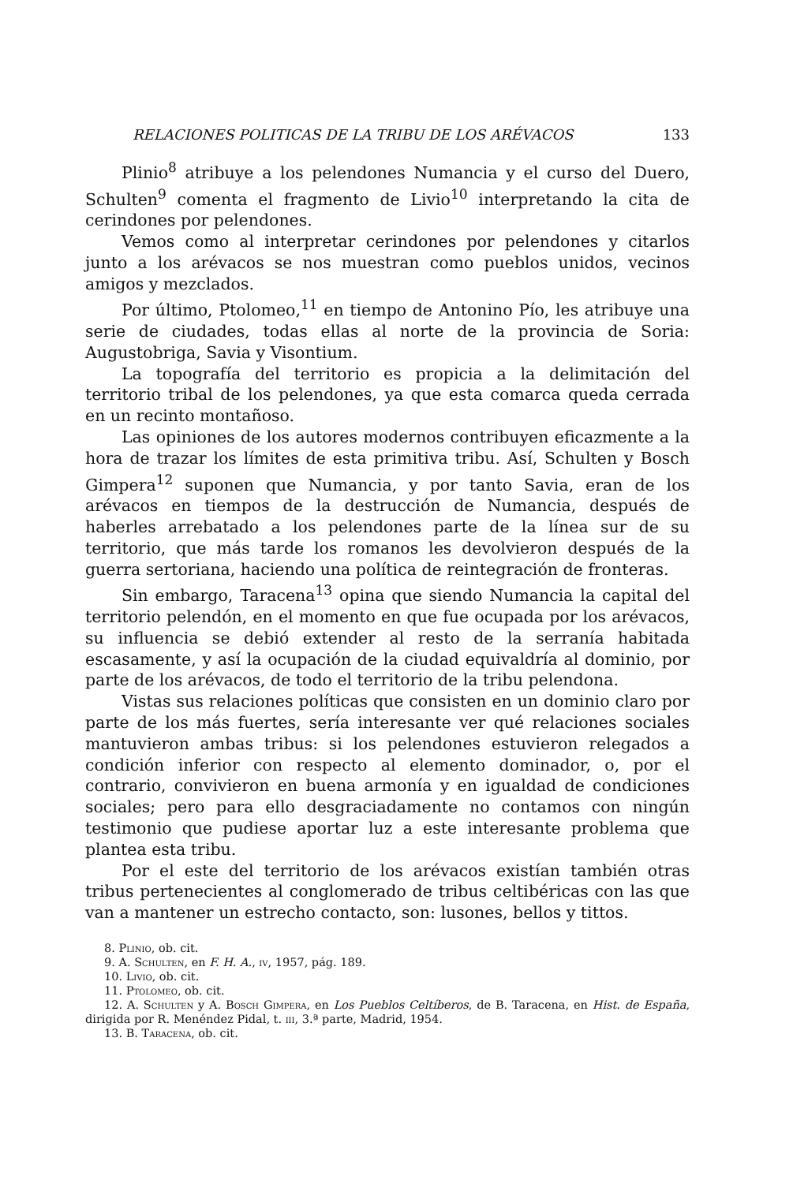RELACIONES POLITICAS DE LA TRIBU DE LOS ARÉVACOS 133
Plinio<sup>8</sup> atribuye a los pelendones Numancia y el curso del Duero, Schulten<sup>9</sup> comenta el fragmento de Livio<sup>10</sup> interpretando la cita de cerindones por pelendones.
Vemos como al interpretar cerindones por pelendones y citarlos junto a los arévacos se nos muestran como pueblos unidos, vecinos amigos y mezclados.
Por último, Ptolomeo,<sup>11</sup> en tiempo de Antonino Pío, les atribuye una serie de ciudades, todas ellas al norte de la provincia de Soria: Augustobriga, Savia y Visontium.
La topografía del territorio es propicia a la delimitación del territorio tribal de los pelendones, ya que esta comarca queda cerrada en un recinto montañoso.
Las opiniones de los autores modernos contribuyen eficazmente a la hora de trazar los límites de esta primitiva tribu. Así, Schulten y Bosch Gimpera<sup>12</sup> suponen que Numancia, y por tanto Savia, eran de los arévacos en tiempos de la destrucción de Numancia, después de haberles arrebatado a los pelendones parte de la línea sur de su territorio, que más tarde los romanos les devolvieron después de la guerra sertoriana, haciendo una política de reintegración de fronteras.
Sin embargo, Taracena<sup>13</sup> opina que siendo Numancia la capital del territorio pelendón, en el momento en que fue ocupada por los arévacos, su influencia se debió extender al resto de la serranía habitada escasamente, y así la ocupación de la ciudad equivaldría al dominio, por parte de los arévacos, de todo el territorio de la tribu pelendona.
Vistas sus relaciones políticas que consisten en un dominio claro por parte de los más fuertes, sería interesante ver qué relaciones sociales mantuvieron ambas tribus: si los pelendones estuvieron relegados a condición inferior con respecto al elemento dominador, o, por el contrario, convivieron en buena armonía y en igualdad de condiciones sociales; pero para ello desgraciadamente no contamos con ningún testimonio que pudiese aportar luz a este interesante problema que plantea esta tribu.
Por el este del territorio de los arévacos existían también otras tribus pertenecientes al conglomerado de tribus celtibéricas con las que van a mantener un estrecho contacto, son: lusones, bellos y tittos.
8. Plinio, ob. cit.
9. A. Schulten, en F. H. A., iv, 1957, pág. 189.
10. Livio, ob. cit.
11. Ptolomeo, ob. cit.
12. A. Schulten y A. Bosch Gimpera, en Los Pueblos Celtíberos, de B. Taracena, en Hist. de España, dirigida por R. Menéndez Pidal, t. iii, 3.ª parte, Madrid, 1954.
13. B. Taracena, ob. cit.